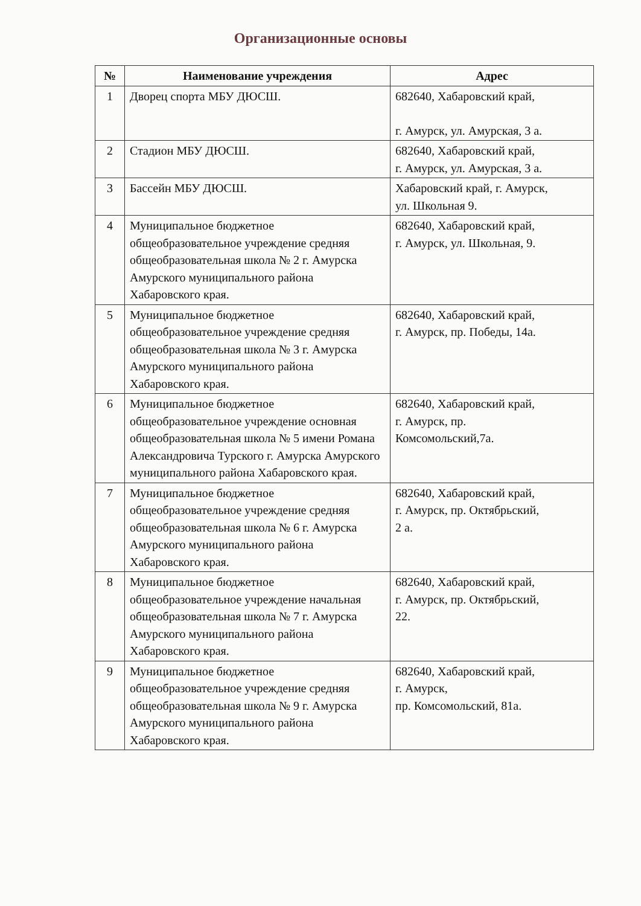Организационные основы
| № | Наименование учреждения | Адрес |
| --- | --- | --- |
| 1 | Дворец спорта МБУ ДЮСШ. | 682640, Хабаровский край, г. Амурск, ул. Амурская, 3 а. |
| 2 | Стадион МБУ ДЮСШ. | 682640, Хабаровский край, г. Амурск, ул. Амурская, 3 а. |
| 3 | Бассейн МБУ ДЮСШ. | Хабаровский край, г. Амурск, ул. Школьная 9. |
| 4 | Муниципальное бюджетное общеобразовательное учреждение средняя общеобразовательная школа № 2 г. Амурска Амурского муниципального района Хабаровского края. | 682640, Хабаровский край, г. Амурск, ул. Школьная, 9. |
| 5 | Муниципальное бюджетное общеобразовательное учреждение средняя общеобразовательная школа № 3 г. Амурска Амурского муниципального района Хабаровского края. | 682640, Хабаровский край, г. Амурск, пр. Победы, 14а. |
| 6 | Муниципальное бюджетное общеобразовательное учреждение основная общеобразовательная школа № 5 имени Романа Александровича Турского г. Амурска Амурского муниципального района Хабаровского края. | 682640, Хабаровский край, г. Амурск, пр. Комсомольский,7а. |
| 7 | Муниципальное бюджетное общеобразовательное учреждение средняя общеобразовательная школа № 6 г. Амурска Амурского муниципального района Хабаровского края. | 682640, Хабаровский край, г. Амурск, пр. Октябрьский, 2 а. |
| 8 | Муниципальное бюджетное общеобразовательное учреждение начальная общеобразовательная школа № 7 г. Амурска Амурского муниципального района Хабаровского края. | 682640, Хабаровский край, г. Амурск, пр. Октябрьский, 22. |
| 9 | Муниципальное бюджетное общеобразовательное учреждение средняя общеобразовательная школа № 9 г. Амурска Амурского муниципального района Хабаровского края. | 682640, Хабаровский край, г. Амурск, пр. Комсомольский, 81а. |